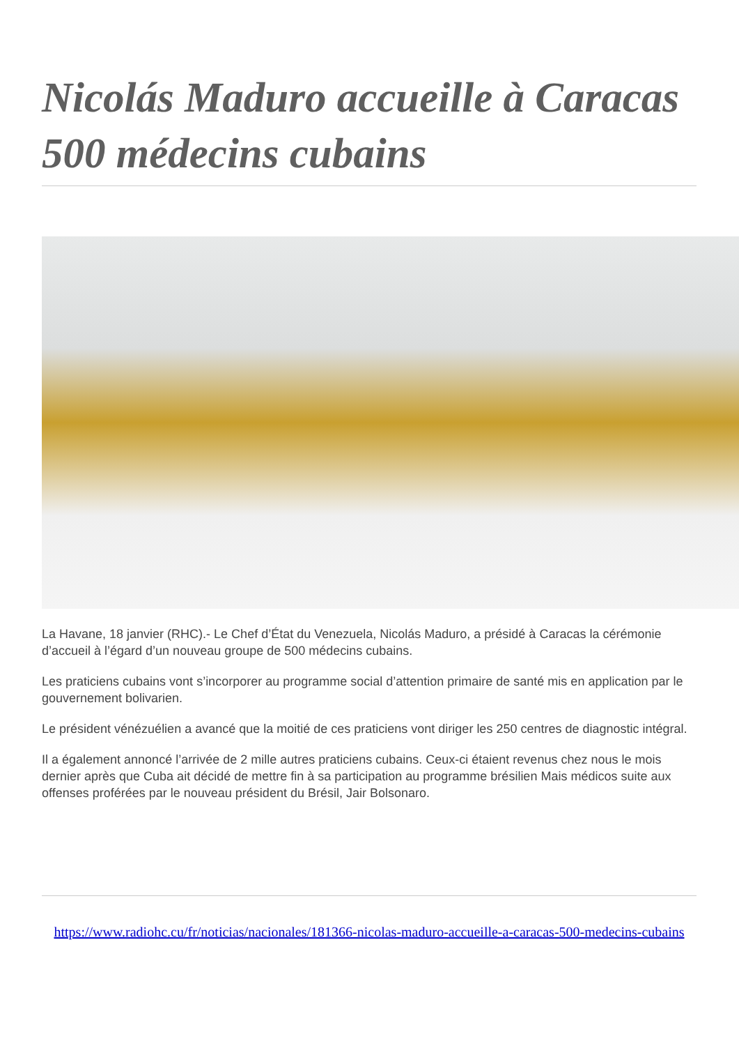Nicolás Maduro accueille à Caracas 500 médecins cubains
La Havane, 18 janvier (RHC).- Le Chef d’État du Venezuela, Nicolás Maduro, a présidé à Caracas la cérémonie d’accueil à l’égard d’un nouveau groupe de 500 médecins cubains.
Les praticiens cubains vont s’incorporer au programme social d’attention primaire de santé mis en application par le gouvernement bolivarien.
Le président vénézuélien a avancé que la moitié de ces praticiens vont diriger les 250 centres de diagnostic intégral.
Il a également annoncé l’arrivée de 2 mille autres praticiens cubains. Ceux-ci étaient revenus chez nous le mois dernier après que Cuba ait décidé de mettre fin à sa participation au programme brésilien Mais médicos suite aux offenses proférées par le nouveau président du Brésil, Jair Bolsonaro.
https://www.radiohc.cu/fr/noticias/nacionales/181366-nicolas-maduro-accueille-a-caracas-500-medecins-cubains